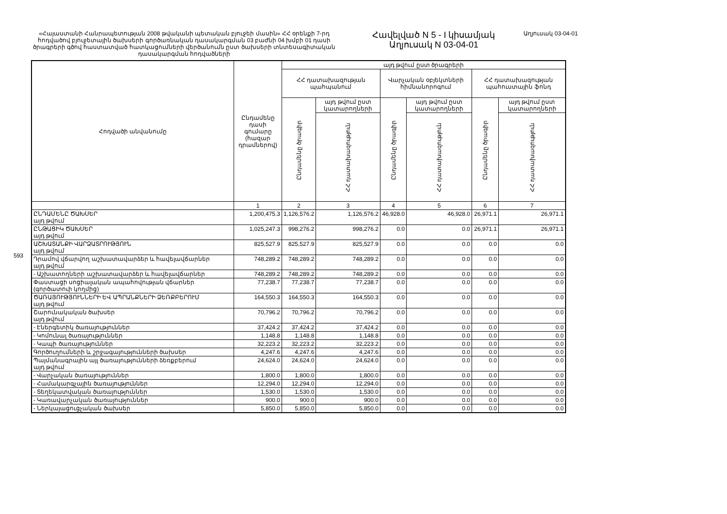593
«Հայաստանի Հանրապետության 2008 թվականի պետական բյուջեի մասին» ՀՀ օրենքի 7-րդ հոդվածով բյուջետային ծախսերի գործառնական դասակարգման 03 բաժնի 04 խմբի 01 դասի ծրագրերի գծով հաստատված հատկացումների վերծանումն ըստ ծախսերի տնտեսագիտական դասակարգման հոդվածների
Հավելված N 5 - I կիսամյակ
Աղյուսակ N 03-04-01
Աղյուսակ 03-04-01
| Հոդվածի անվանումը | Ընդամենը դասի գումարը (հազար դրամներով) | այդ թվում ըստ ծրագրերի | | | | | |
| --- | --- | --- | --- | --- | --- | --- | --- |
| | | ՀՀ դատախազության պահպանում | | Վարչական օբյեկտների հիմնանորոգում | | ՀՀ դատախազության պահուստային ֆոնդ | |
| | | Ընդամենը ծրագիր | այդ թվում ըստ կատարողների | Ընդամենը ծրագիր | այդ թվում ըստ կատարողների | Ընդամենը ծրագիր | այդ թվում ըստ կատարողների |
| | | | ՀՀ դատախազություն | | ՀՀ դատախազություն | | ՀՀ դատախազություն |
| | 1 | 2 | 3 | 4 | 5 | 6 | 7 |
| ԸՆԴԱՄԵՆԸ ԾԱԽՍԵՐ այդ թվում | 1,200,475.3 | 1,126,576.2 | 1,126,576.2 | 46,928.0 | 46,928.0 | 26,971.1 | 26,971.1 |
| ԸՆԹԱՑԻԿ ԾԱԽՍԵՐ այդ թվում | 1,025,247.3 | 998,276.2 | 998,276.2 | 0.0 | 0.0 | 26,971.1 | 26,971.1 |
| ԱՇԽԱՏԱՆՔԻ ՎԱՐՁԱՏՐՈՒԹՅՈՒՆ այդ թվում | 825,527.9 | 825,527.9 | 825,527.9 | 0.0 | 0.0 | 0.0 | 0.0 |
| Դրամով վճարվող աշխատավարձեր և հավելավճարներ այդ թվում | 748,289.2 | 748,289.2 | 748,289.2 | 0.0 | 0.0 | 0.0 | 0.0 |
| - Աշխատողների աշխատավարձեր և հավելավճարներ | 748,289.2 | 748,289.2 | 748,289.2 | 0.0 | 0.0 | 0.0 | 0.0 |
| Փաստացի սոցիալական ապահովության վճարներ (գործատուի կողմից) | 77,238.7 | 77,238.7 | 77,238.7 | 0.0 | 0.0 | 0.0 | 0.0 |
| ԾԱՌԱՅՈՒԹՅՈՒՆՆԵՐԻ ԵՎ ԱՊՐԱՆՔՆԵՐԻ ՁԵՌՔԲԵՐՈՒՄ այդ թվում | 164,550.3 | 164,550.3 | 164,550.3 | 0.0 | 0.0 | 0.0 | 0.0 |
| Շարունակական ծախսեր այդ թվում | 70,796.2 | 70,796.2 | 70,796.2 | 0.0 | 0.0 | 0.0 | 0.0 |
| - Էներգետիկ ծառայություններ | 37,424.2 | 37,424.2 | 37,424.2 | 0.0 | 0.0 | 0.0 | 0.0 |
| - Կոմունալ ծառայություններ | 1,148.8 | 1,148.8 | 1,148.8 | 0.0 | 0.0 | 0.0 | 0.0 |
| - Կապի ծառայություններ | 32,223.2 | 32,223.2 | 32,223.2 | 0.0 | 0.0 | 0.0 | 0.0 |
| Գործուղումների և շրջագայությունների ծախսեր | 4,247.6 | 4,247.6 | 4,247.6 | 0.0 | 0.0 | 0.0 | 0.0 |
| Պայմանագրային այլ ծառայությունների ձեռքբերում այդ թվում | 24,624.0 | 24,624.0 | 24,624.0 | 0.0 | 0.0 | 0.0 | 0.0 |
| - Վարչական ծառայություններ | 1,800.0 | 1,800.0 | 1,800.0 | 0.0 | 0.0 | 0.0 | 0.0 |
| - Համակարգչային ծառայություններ | 12,294.0 | 12,294.0 | 12,294.0 | 0.0 | 0.0 | 0.0 | 0.0 |
| - Տեղեկատվական ծառայություններ | 1,530.0 | 1,530.0 | 1,530.0 | 0.0 | 0.0 | 0.0 | 0.0 |
| - Կառավարչական ծառայություններ | 900.0 | 900.0 | 900.0 | 0.0 | 0.0 | 0.0 | 0.0 |
| - Ներկայացուցչական ծախսեր | 5,850.0 | 5,850.0 | 5,850.0 | 0.0 | 0.0 | 0.0 | 0.0 |